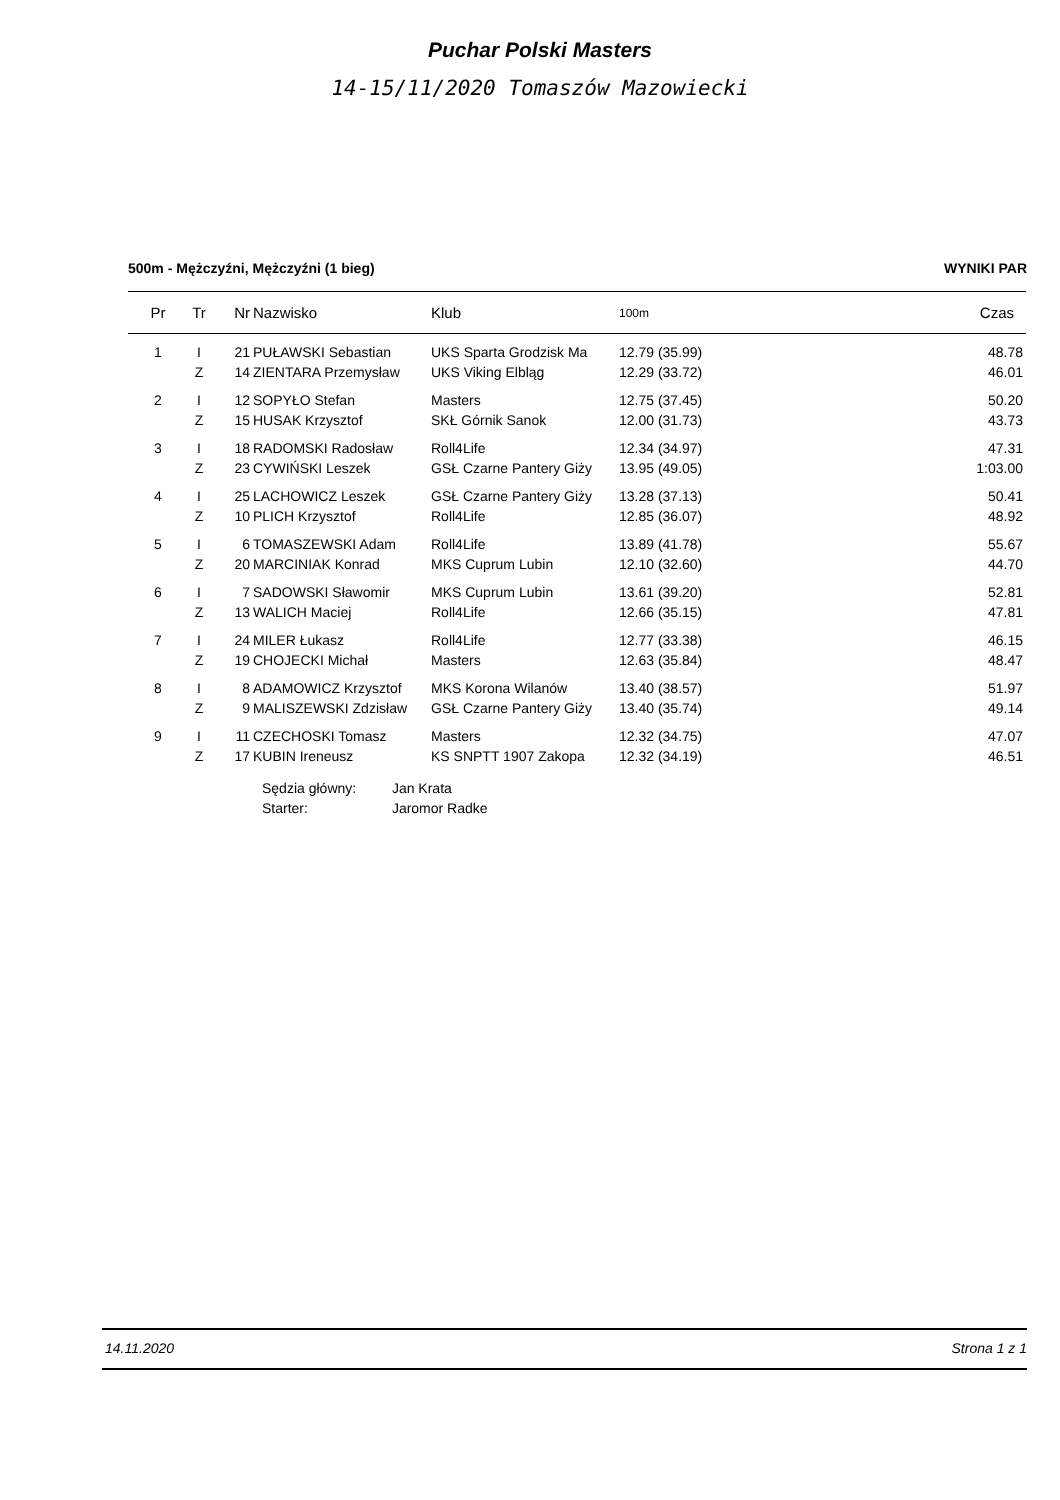Puchar Polski Masters
14-15/11/2020 Tomaszów Mazowiecki
500m - Mężczyźni, Mężczyźni (1 bieg) WYNIKI PAR
| Pr | Tr | Nr | Nazwisko | Klub | 100m | Czas |
| --- | --- | --- | --- | --- | --- | --- |
| 1 | I | 21 | PUŁAWSKI Sebastian | UKS Sparta Grodzisk Ma | 12.79 (35.99) | 48.78 |
| | Z | 14 | ZIENTARA Przemysław | UKS Viking Elbląg | 12.29 (33.72) | 46.01 |
| 2 | I | 12 | SOPYŁO Stefan | Masters | 12.75 (37.45) | 50.20 |
| | Z | 15 | HUSAK Krzysztof | SKŁ Górnik Sanok | 12.00 (31.73) | 43.73 |
| 3 | I | 18 | RADOMSKI Radosław | Roll4Life | 12.34 (34.97) | 47.31 |
| | Z | 23 | CYWIŃSKI Leszek | GSŁ Czarne Pantery Giży | 13.95 (49.05) | 1:03.00 |
| 4 | I | 25 | LACHOWICZ Leszek | GSŁ Czarne Pantery Giży | 13.28 (37.13) | 50.41 |
| | Z | 10 | PLICH Krzysztof | Roll4Life | 12.85 (36.07) | 48.92 |
| 5 | I | 6 | TOMASZEWSKI Adam | Roll4Life | 13.89 (41.78) | 55.67 |
| | Z | 20 | MARCINIAK Konrad | MKS Cuprum Lubin | 12.10 (32.60) | 44.70 |
| 6 | I | 7 | SADOWSKI Sławomir | MKS Cuprum Lubin | 13.61 (39.20) | 52.81 |
| | Z | 13 | WALICH Maciej | Roll4Life | 12.66 (35.15) | 47.81 |
| 7 | I | 24 | MILER Łukasz | Roll4Life | 12.77 (33.38) | 46.15 |
| | Z | 19 | CHOJECKI Michał | Masters | 12.63 (35.84) | 48.47 |
| 8 | I | 8 | ADAMOWICZ Krzysztof | MKS Korona Wilanów | 13.40 (38.57) | 51.97 |
| | Z | 9 | MALISZEWSKI Zdzisław | GSŁ Czarne Pantery Giży | 13.40 (35.74) | 49.14 |
| 9 | I | 11 | CZECHOSKI Tomasz | Masters | 12.32 (34.75) | 47.07 |
| | Z | 17 | KUBIN Ireneusz | KS SNPTT 1907 Zakopa | 12.32 (34.19) | 46.51 |
Sędzia główny: Jan Krata
Starter: Jaromor Radke
14.11.2020 Strona 1 z 1